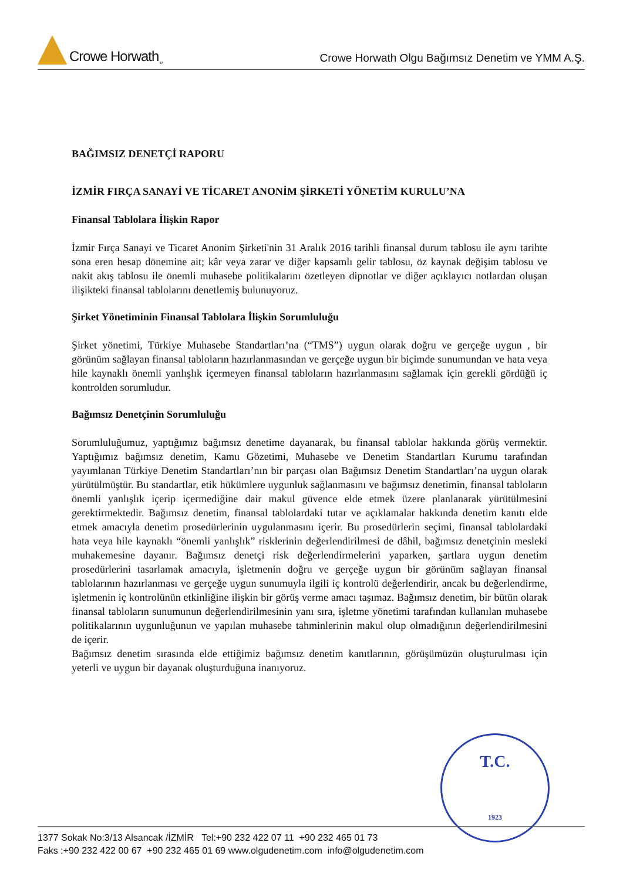Crowe Horwath<sub>TM</sub>
Crowe Horwath Olgu Bağımsız Denetim ve YMM A.Ş.
BAĞIMSIZ DENETÇİ RAPORU
İZMİR FIRÇA SANAYİ VE TİCARET ANONİM ŞİRKETİ YÖNETİM KURULU’NA
Finansal Tablolara İlişkin Rapor
İzmir Fırça Sanayi ve Ticaret Anonim Şirketi'nin 31 Aralık 2016 tarihli finansal durum tablosu ile aynı tarihte sona eren hesap dönemine ait; kâr veya zarar ve diğer kapsamlı gelir tablosu, öz kaynak değişim tablosu ve nakit akış tablosu ile önemli muhasebe politikalarını özetleyen dipnotlar ve diğer açıklayıcı notlardan oluşan ilişikteki finansal tablolarını denetlemiş bulunuyoruz.
Şirket Yönetiminin Finansal Tablolara İlişkin Sorumluluğu
Şirket yönetimi, Türkiye Muhasebe Standartları’na (“TMS”) uygun olarak doğru ve gerçeğe uygun , bir görünüm sağlayan finansal tabloların hazırlanmasından ve gerçeğe uygun bir biçimde sunumundan ve hata veya hile kaynaklı önemli yanlışlık içermeyen finansal tabloların hazırlanmasını sağlamak için gerekli gördüğü iç kontrolden sorumludur.
Bağımsız Denetçinin Sorumluluğu
Sorumluluğumuz, yaptığımız bağımsız denetime dayanarak, bu finansal tablolar hakkında görüş vermektir. Yaptığımız bağımsız denetim, Kamu Gözetimi, Muhasebe ve Denetim Standartları Kurumu tarafından yayımlanan Türkiye Denetim Standartları’nın bir parçası olan Bağımsız Denetim Standartları’na uygun olarak yürütülmüştür. Bu standartlar, etik hükümlere uygunluk sağlanmasını ve bağımsız denetimin, finansal tabloların önemli yanlışlık içerip içermediğine dair makul güvence elde etmek üzere planlanarak yürütülmesini gerektirmektedir. Bağımsız denetim, finansal tablolardaki tutar ve açıklamalar hakkında denetim kanıtı elde etmek amacıyla denetim prosedürlerinin uygulanmasını içerir. Bu prosedürlerin seçimi, finansal tablolardaki hata veya hile kaynaklı “önemli yanlışlık” risklerinin değerlendirilmesi de dâhil, bağımsız denetçinin mesleki muhakemesine dayanır. Bağımsız denetçi risk değerlendirmelerini yaparken, şartlara uygun denetim prosedürlerini tasarlamak amacıyla, işletmenin doğru ve gerçeğe uygun bir görünüm sağlayan finansal tablolarının hazırlanması ve gerçeğe uygun sunumuyla ilgili iç kontrolü değerlendirir, ancak bu değerlendirme, işletmenin iç kontrolünün etkinliğine ilişkin bir görüş verme amacı taşımaz. Bağımsız denetim, bir bütün olarak finansal tabloların sunumunun değerlendirilmesinin yanı sıra, işletme yönetimi tarafından kullanılan muhasebe politikalarının uygunluğunun ve yapılan muhasebe tahminlerinin makul olup olmadığının değerlendirilmesini de içerir.
Bağımsız denetim sırasında elde ettiğimiz bağımsız denetim kanıtlarının, görüşümüzün oluşturulması için yeterli ve uygun bir dayanak oluşturduğuna inanıyoruz.
T.C.
1923
1377 Sokak No:3/13 Alsancak /İZMİR Tel:+90 232 422 07 11 +90 232 465 01 73
Faks :+90 232 422 00 67 +90 232 465 01 69 www.olgudenetim.com info@olgudenetim.com